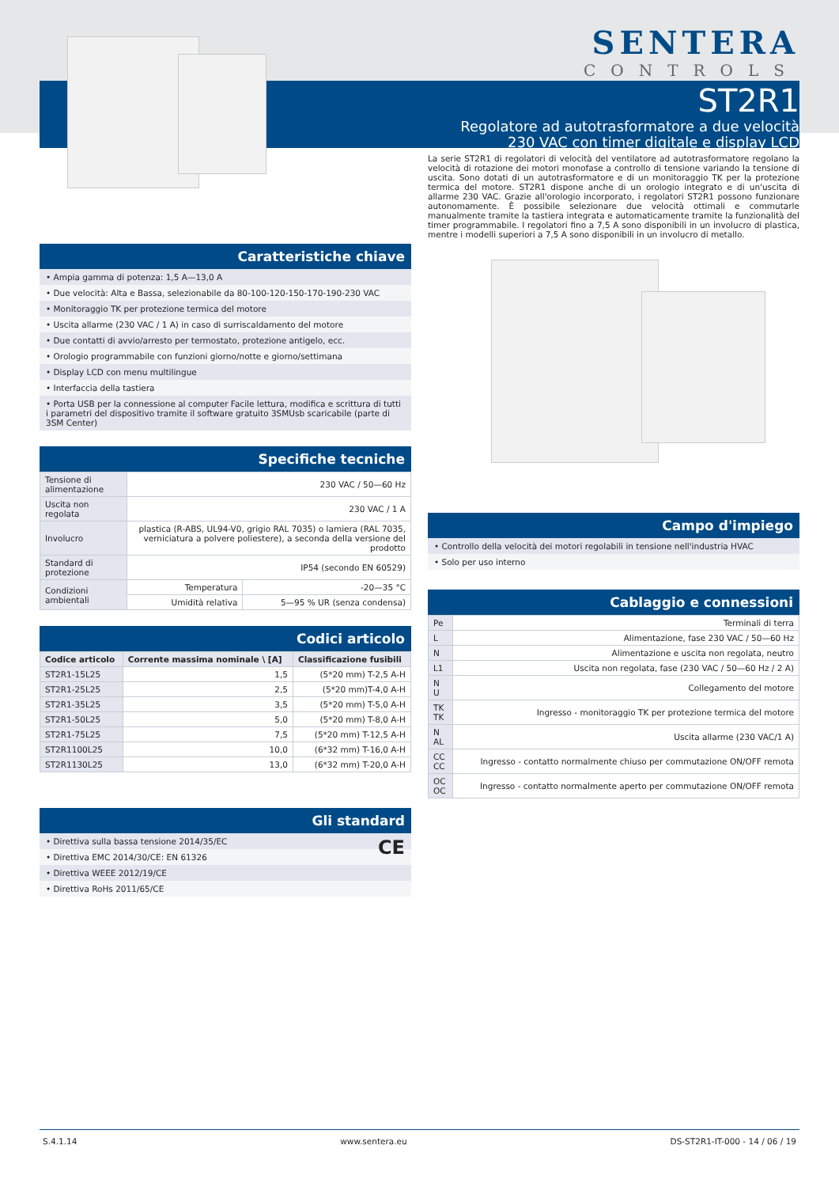SENTERA
CONTROLS
ST2R1
Regolatore ad autotrasformatore a due velocità
230 VAC con timer digitale e display LCD
Caratteristiche chiave
• Ampia gamma di potenza: 1,5 A—13,0 A
• Due velocità: Alta e Bassa, selezionabile da 80-100-120-150-170-190-230 VAC
• Monitoraggio TK per protezione termica del motore
• Uscita allarme (230 VAC / 1 A) in caso di surriscaldamento del motore
• Due contatti di avvio/arresto per termostato, protezione antigelo, ecc.
• Orologio programmabile con funzioni giorno/notte e giorno/settimana
• Display LCD con menu multilingue
• Interfaccia della tastiera
• Porta USB per la connessione al computer Facile lettura, modifica e scrittura di tutti i parametri del dispositivo tramite il software gratuito 3SMUsb scaricabile (parte di 3SM Center)
Specifiche tecniche
| Tensione di alimentazione | 230 VAC / 50—60 Hz | |
| Uscita non regolata | 230 VAC / 1 A | |
| Involucro | plastica (R-ABS, UL94-V0, grigio RAL 7035) o lamiera (RAL 7035, verniciatura a polvere poliestere), a seconda della versione del prodotto | |
| Standard di protezione | IP54 (secondo EN 60529) | |
| Condizioni ambientali | Temperatura | -20—35 °C |
| | Umidità relativa | 5—95 % UR (senza condensa) |
Codici articolo
| Codice articolo | Corrente massima nominale \ [A] | Classificazione fusibili |
| --- | --- | --- |
| ST2R1-15L25 | 1,5 | (5*20 mm) T-2,5 A-H |
| ST2R1-25L25 | 2,5 | (5*20 mm)T-4,0 A-H |
| ST2R1-35L25 | 3,5 | (5*20 mm) T-5,0 A-H |
| ST2R1-50L25 | 5,0 | (5*20 mm) T-8,0 A-H |
| ST2R1-75L25 | 7,5 | (5*20 mm) T-12,5 A-H |
| ST2R1100L25 | 10,0 | (6*32 mm) T-16,0 A-H |
| ST2R1130L25 | 13,0 | (6*32 mm) T-20,0 A-H |
Gli standard
• Direttiva sulla bassa tensione 2014/35/EC CE
• Direttiva EMC 2014/30/CE: EN 61326
• Direttiva WEEE 2012/19/CE
• Direttiva RoHs 2011/65/CE
La serie ST2R1 di regolatori di velocità del ventilatore ad autotrasformatore regolano la velocità di rotazione dei motori monofase a controllo di tensione variando la tensione di uscita. Sono dotati di un autotrasformatore e di un monitoraggio TK per la protezione termica del motore. ST2R1 dispone anche di un orologio integrato e di un'uscita di allarme 230 VAC. Grazie all'orologio incorporato, i regolatori ST2R1 possono funzionare autonomamente. È possibile selezionare due velocità ottimali e commutarle manualmente tramite la tastiera integrata e automaticamente tramite la funzionalità del timer programmabile. I regolatori fino a 7,5 A sono disponibili in un involucro di plastica, mentre i modelli superiori a 7,5 A sono disponibili in un involucro di metallo.
Campo d'impiego
• Controllo della velocità dei motori regolabili in tensione nell'industria HVAC
• Solo per uso interno
Cablaggio e connessioni
| Pe | Terminali di terra |
| L | Alimentazione, fase 230 VAC / 50—60 Hz |
| N | Alimentazione e uscita non regolata, neutro |
| L1 | Uscita non regolata, fase (230 VAC / 50—60 Hz / 2 A) |
| N U | Collegamento del motore |
| TK TK | Ingresso - monitoraggio TK per protezione termica del motore |
| N AL | Uscita allarme (230 VAC/1 A) |
| CC CC | Ingresso - contatto normalmente chiuso per commutazione ON/OFF remota |
| OC OC | Ingresso - contatto normalmente aperto per commutazione ON/OFF remota |
S.4.1.14 www.sentera.eu DS-ST2R1-IT-000 - 14 / 06 / 19